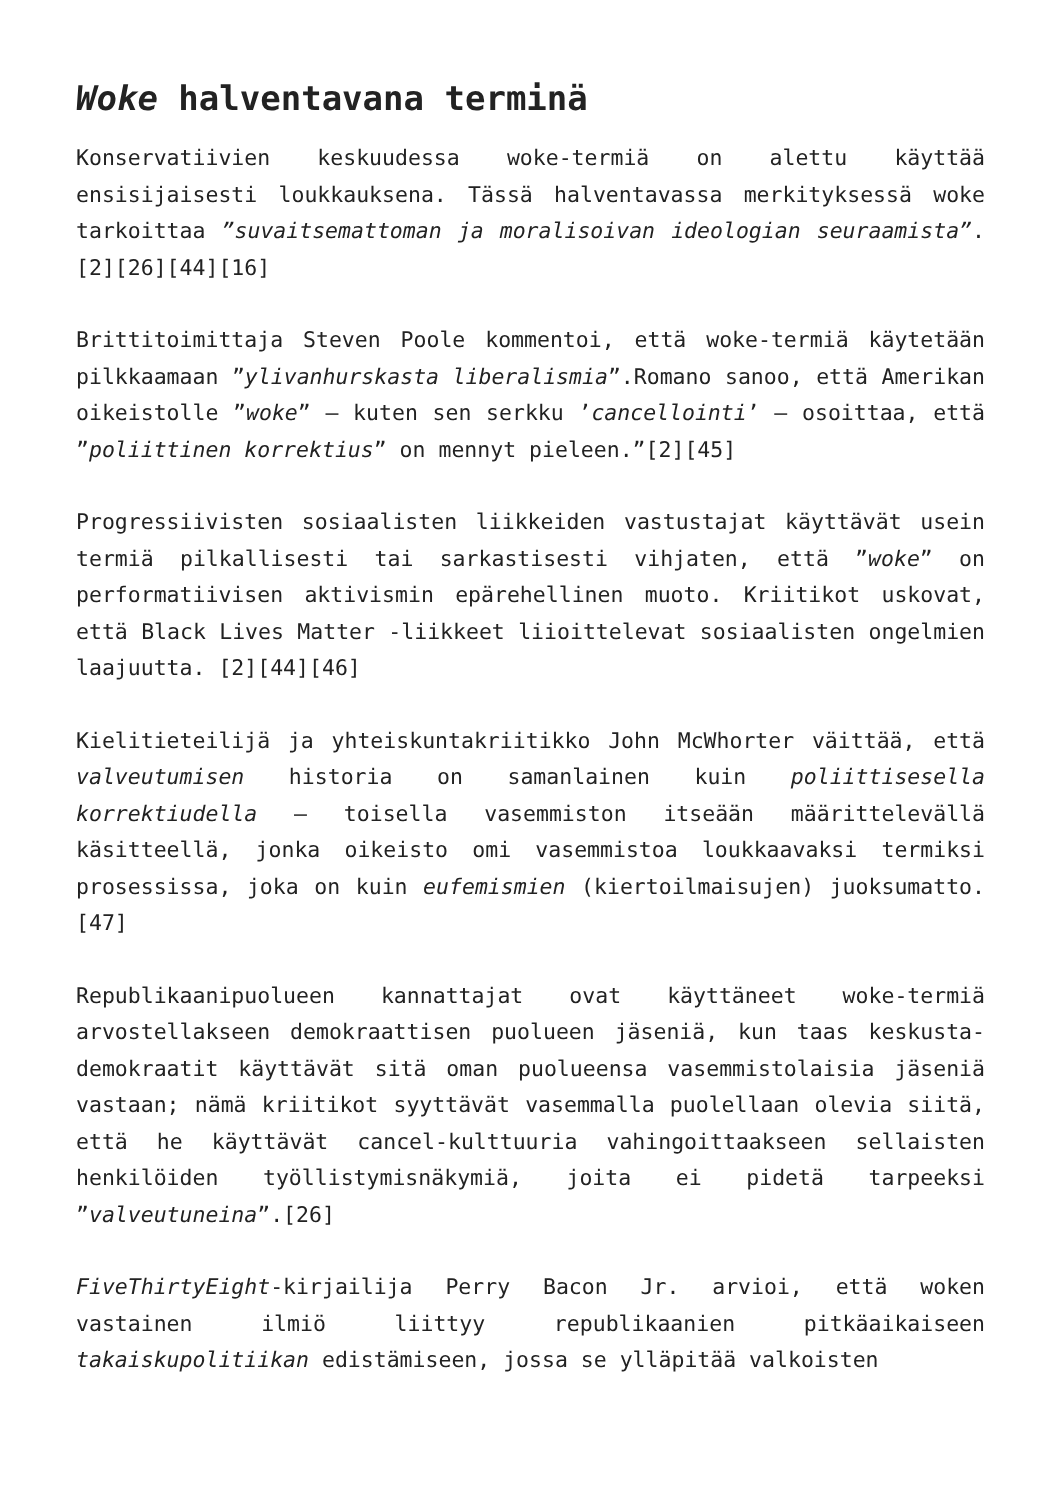Woke halventavana terminä
Konservatiivien keskuudessa woke-termiä on alettu käyttää ensisijaisesti loukkauksena. Tässä halventavassa merkityksessä woke tarkoittaa ”suvaitsemattoman ja moralisoivan ideologian seuraamista”.[2][26][44][16]
Brittitoimittaja Steven Poole kommentoi, että woke-termiä käytetään pilkkaamaan ”ylivanhurskasta liberalismia”.Romano sanoo, että Amerikan oikeistolle ”woke” – kuten sen serkku ’cancellointi’ – osoittaa, että ”poliittinen korrektius” on mennyt pieleen.”[2][45]
Progressiivisten sosiaalisten liikkeiden vastustajat käyttävät usein termiä pilkallisesti tai sarkastisesti vihjaten, että ”woke” on performatiivisen aktivismin epärehellinen muoto. Kriitikot uskovat, että Black Lives Matter -liikkeet liioittelevat sosiaalisten ongelmien laajuutta. [2][44][46]
Kielitieteilijä ja yhteiskuntakriitikko John McWhorter väittää, että valveutumisen historia on samanlainen kuin poliittisesella korrektiudella – toisella vasemmiston itseään määrittelevällä käsitteellä, jonka oikeisto omi vasemmistoa loukkaavaksi termiksi prosessissa, joka on kuin eufemismien (kiertoilmaisujen) juoksumatto. [47]
Republikaanipuolueen kannattajat ovat käyttäneet woke-termiä arvostellakseen demokraattisen puolueen jäseniä, kun taas keskusta-demokraatit käyttävät sitä oman puolueensa vasemmistolaisia jäseniä vastaan; nämä kriitikot syyttävät vasemmalla puolellaan olevia siitä, että he käyttävät cancel-kulttuuria vahingoittaakseen sellaisten henkilöiden työllistymisnäkymiä, joita ei pidetä tarpeeksi ”valveutuneina”.[26]
FiveThirtyEight-kirjailija Perry Bacon Jr. arvioi, että woken vastainen ilmiö liittyy republikaanien pitkäaikaiseen takaiskupolitiikan edistämiseen, jossa se ylläpitää valkoisten